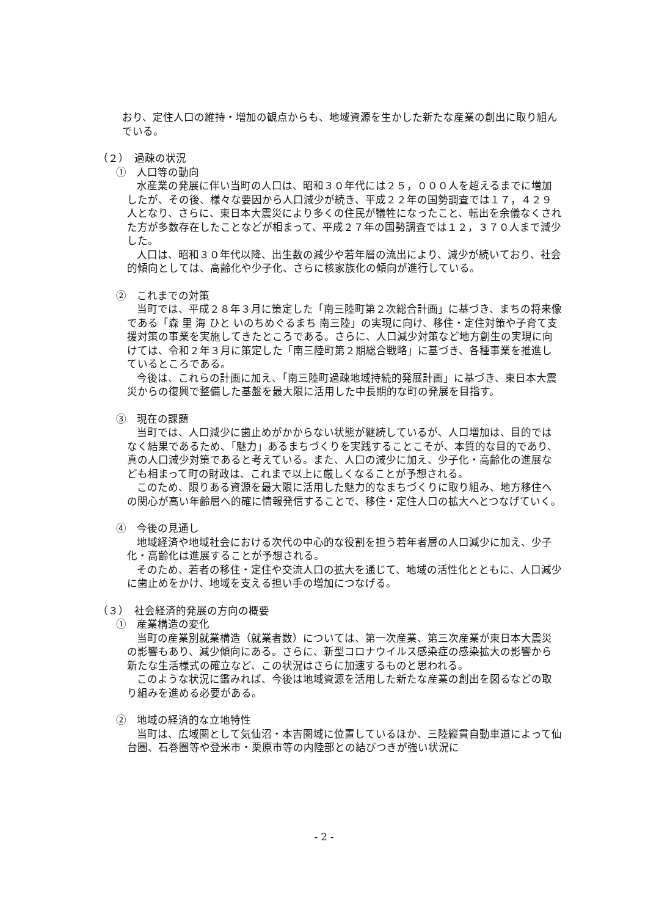おり、定住人口の維持・増加の観点からも、地域資源を生かした新たな産業の創出に取り組んでいる。
（２）　過疎の状況
①　人口等の動向
水産業の発展に伴い当町の人口は、昭和３０年代には２５，０００人を超えるまでに増加したが、その後、様々な要因から人口減少が続き、平成２２年の国勢調査では１７，４２９人となり、さらに、東日本大震災により多くの住民が犠牲になったこと、転出を余儀なくされた方が多数存在したことなどが相まって、平成２７年の国勢調査では１２，３７０人まで減少した。
人口は、昭和３０年代以降、出生数の減少や若年層の流出により、減少が続いており、社会的傾向としては、高齢化や少子化、さらに核家族化の傾向が進行している。
②　これまでの対策
当町では、平成２８年３月に策定した「南三陸町第２次総合計画」に基づき、まちの将来像である「森 里 海 ひと いのちめぐるまち 南三陸」の実現に向け、移住・定住対策や子育て支援対策の事業を実施してきたところである。さらに、人口減少対策など地方創生の実現に向けては、令和２年３月に策定した「南三陸町第２期総合戦略」に基づき、各種事業を推進しているところである。
今後は、これらの計画に加え、「南三陸町過疎地域持続的発展計画」に基づき、東日本大震災からの復興で整備した基盤を最大限に活用した中長期的な町の発展を目指す。
③　現在の課題
当町では、人口減少に歯止めがかからない状態が継続しているが、人口増加は、目的ではなく結果であるため、「魅力」あるまちづくりを実践することこそが、本質的な目的であり、真の人口減少対策であると考えている。また、人口の減少に加え、少子化・高齢化の進展なども相まって町の財政は、これまで以上に厳しくなることが予想される。
このため、限りある資源を最大限に活用した魅力的なまちづくりに取り組み、地方移住への関心が高い年齢層へ的確に情報発信することで、移住・定住人口の拡大へとつなげていく。
④　今後の見通し
地域経済や地域社会における次代の中心的な役割を担う若年者層の人口減少に加え、少子化・高齢化は進展することが予想される。
そのため、若者の移住・定住や交流人口の拡大を通じて、地域の活性化とともに、人口減少に歯止めをかけ、地域を支える担い手の増加につなげる。
（３）　社会経済的発展の方向の概要
①　産業構造の変化
当町の産業別就業構造（就業者数）については、第一次産業、第三次産業が東日本大震災の影響もあり、減少傾向にある。さらに、新型コロナウイルス感染症の感染拡大の影響から新たな生活様式の確立など、この状況はさらに加速するものと思われる。
このような状況に鑑みれば、今後は地域資源を活用した新たな産業の創出を図るなどの取り組みを進める必要がある。
②　地域の経済的な立地特性
当町は、広域圏として気仙沼・本吉圏域に位置しているほか、三陸縦貫自動車道によって仙台圏、石巻圏等や登米市・栗原市等の内陸部との結びつきが強い状況に
- 2 -